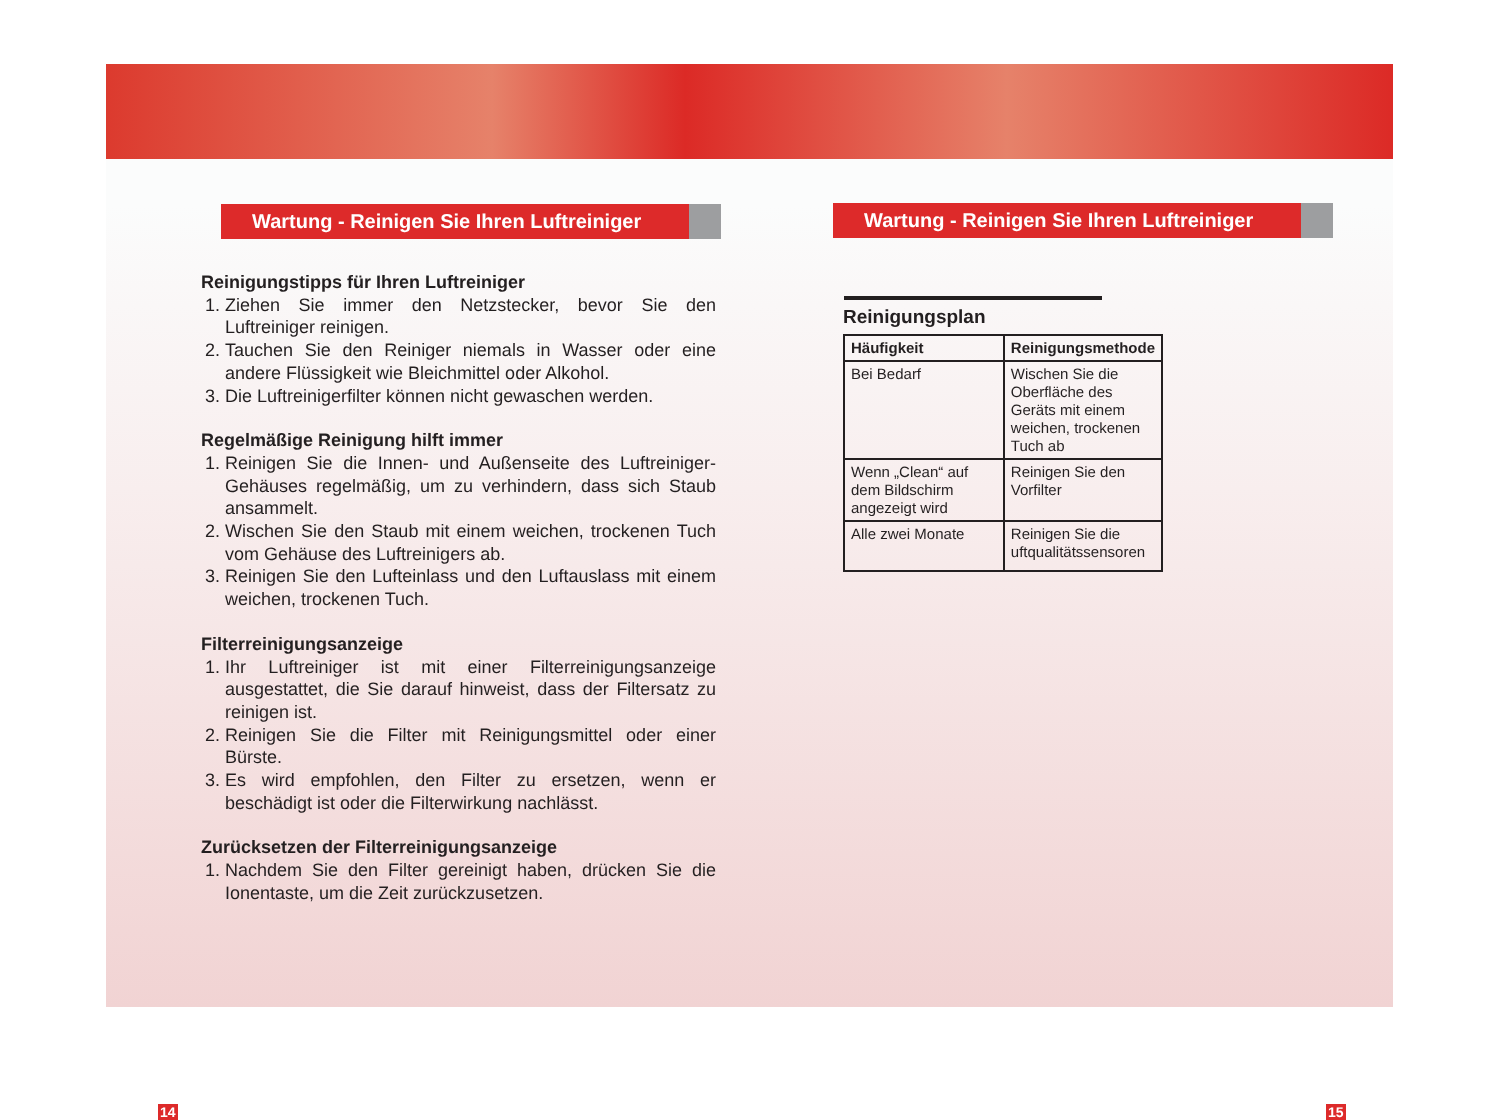Wartung - Reinigen Sie Ihren Luftreiniger
Reinigungstipps für Ihren Luftreiniger
1. Ziehen Sie immer den Netzstecker, bevor Sie den Luftreiniger reinigen.
2. Tauchen Sie den Reiniger niemals in Wasser oder eine andere Flüssigkeit wie Bleichmittel oder Alkohol.
3. Die Luftreinigerfilter können nicht gewaschen werden.
Regelmäßige Reinigung hilft immer
1. Reinigen Sie die Innen- und Außenseite des Luftreiniger-Gehäuses regelmäßig, um zu verhindern, dass sich Staub ansammelt.
2. Wischen Sie den Staub mit einem weichen, trockenen Tuch vom Gehäuse des Luftreinigers ab.
3. Reinigen Sie den Lufteinlass und den Luftauslass mit einem weichen, trockenen Tuch.
Filterreinigungsanzeige
1. Ihr Luftreiniger ist mit einer Filterreinigungsanzeige ausgestattet, die Sie darauf hinweist, dass der Filtersatz zu reinigen ist.
2. Reinigen Sie die Filter mit Reinigungsmittel oder einer Bürste.
3. Es wird empfohlen, den Filter zu ersetzen, wenn er beschädigt ist oder die Filterwirkung nachlässt.
Zurücksetzen der Filterreinigungsanzeige
1. Nachdem Sie den Filter gereinigt haben, drücken Sie die Ionentaste, um die Zeit zurückzusetzen.
14
Wartung - Reinigen Sie Ihren Luftreiniger
Reinigungsplan
| Häufigkeit | Reinigungsmethode |
| --- | --- |
| Bei Bedarf | Wischen Sie die Oberfläche des Geräts mit einem weichen, trockenen Tuch ab |
| Wenn „Clean“ auf dem Bildschirm angezeigt wird | Reinigen Sie den Vorfilter |
| Alle zwei Monate | Reinigen Sie die uftqualitätssensoren |
15